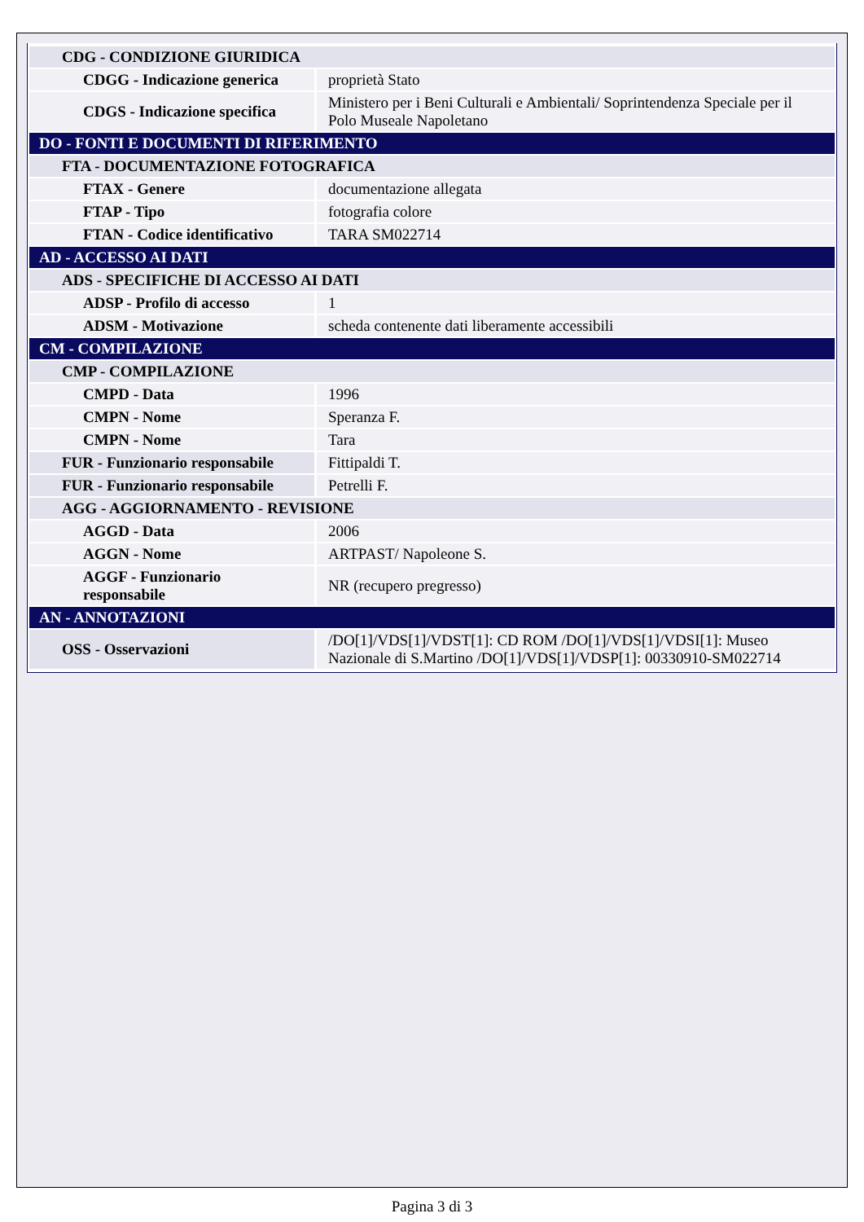| CDG - CONDIZIONE GIURIDICA | |
| CDGG - Indicazione generica | proprietà Stato |
| CDGS - Indicazione specifica | Ministero per i Beni Culturali e Ambientali/ Soprintendenza Speciale per il Polo Museale Napoletano |
| DO - FONTI E DOCUMENTI DI RIFERIMENTO | |
| FTA - DOCUMENTAZIONE FOTOGRAFICA | |
| FTAX - Genere | documentazione allegata |
| FTAP - Tipo | fotografia colore |
| FTAN - Codice identificativo | TARA SM022714 |
| AD - ACCESSO AI DATI | |
| ADS - SPECIFICHE DI ACCESSO AI DATI | |
| ADSP - Profilo di accesso | 1 |
| ADSM - Motivazione | scheda contenente dati liberamente accessibili |
| CM - COMPILAZIONE | |
| CMP - COMPILAZIONE | |
| CMPD - Data | 1996 |
| CMPN - Nome | Speranza F. |
| CMPN - Nome | Tara |
| FUR - Funzionario responsabile | Fittipaldi T. |
| FUR - Funzionario responsabile | Petrelli F. |
| AGG - AGGIORNAMENTO - REVISIONE | |
| AGGD - Data | 2006 |
| AGGN - Nome | ARTPAST/ Napoleone S. |
| AGGF - Funzionario responsabile | NR (recupero pregresso) |
| AN - ANNOTAZIONI | |
| OSS - Osservazioni | /DO[1]/VDS[1]/VDST[1]: CD ROM /DO[1]/VDS[1]/VDSI[1]: Museo Nazionale di S.Martino /DO[1]/VDS[1]/VDSP[1]: 00330910-SM022714 |
Pagina 3 di 3